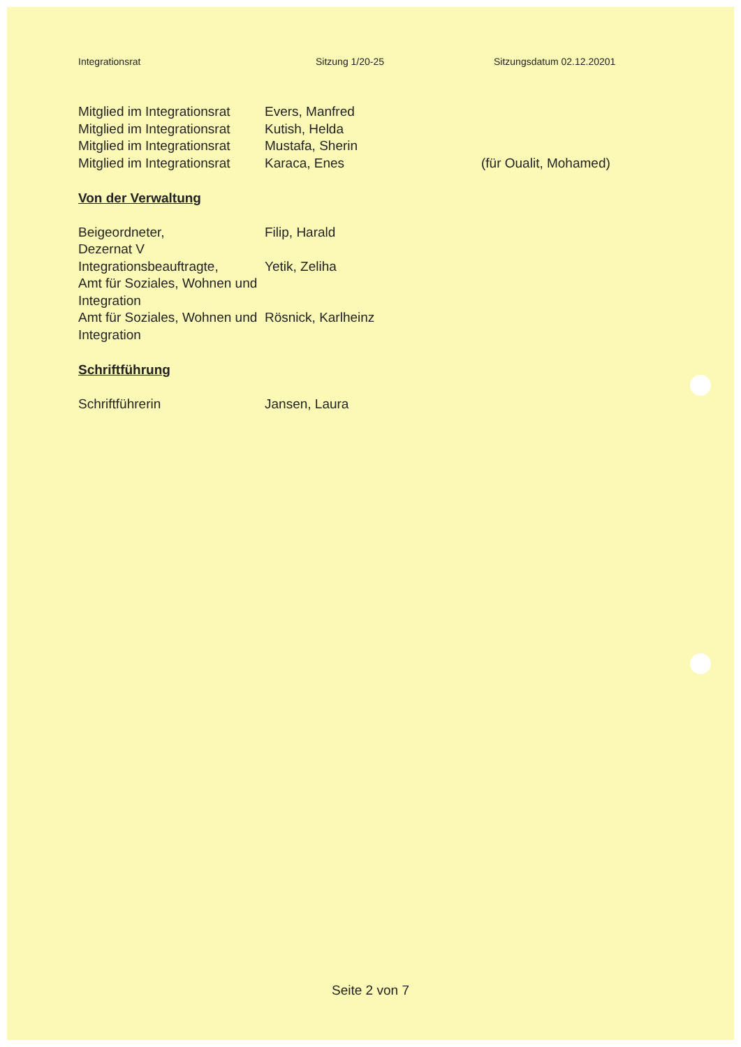Integrationsrat Sitzung 1/20-25 Sitzungsdatum 02.12.20201
Mitglied im Integrationsrat
Evers, Manfred
Mitglied im Integrationsrat
Kutish, Helda
Mitglied im Integrationsrat
Mustafa, Sherin
Mitglied im Integrationsrat
Karaca, Enes (für Oualit, Mohamed)
Von der Verwaltung
Beigeordneter,
Dezernat V
Filip, Harald
Integrationsbeauftragte,
Amt für Soziales, Wohnen und Integration
Yetik, Zeliha
Amt für Soziales, Wohnen und Integration
Rösnick, Karlheinz
Schriftführung
Schriftführerin Jansen, Laura
Seite 2 von 7